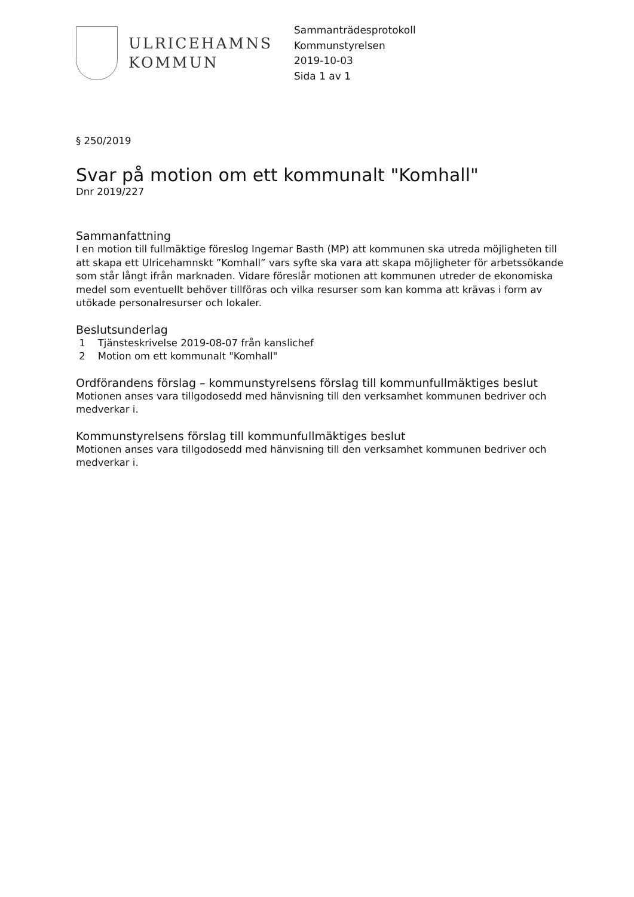ULRICEHAMNS
KOMMUN
Sammanträdesprotokoll
Kommunstyrelsen
2019-10-03
Sida 1 av 1
§ 250/2019
Svar på motion om ett kommunalt "Komhall"
Dnr 2019/227
Sammanfattning
I en motion till fullmäktige föreslog Ingemar Basth (MP) att kommunen ska utreda möjligheten till att skapa ett Ulricehamnskt ”Komhall” vars syfte ska vara att skapa möjligheter för arbetssökande som står långt ifrån marknaden. Vidare föreslår motionen att kommunen utreder de ekonomiska medel som eventuellt behöver tillföras och vilka resurser som kan komma att krävas i form av utökade personalresurser och lokaler.
Beslutsunderlag
1 Tjänsteskrivelse 2019-08-07 från kanslichef
2 Motion om ett kommunalt "Komhall"
Ordförandens förslag – kommunstyrelsens förslag till kommunfullmäktiges beslut
Motionen anses vara tillgodosedd med hänvisning till den verksamhet kommunen bedriver och medverkar i.
Kommunstyrelsens förslag till kommunfullmäktiges beslut
Motionen anses vara tillgodosedd med hänvisning till den verksamhet kommunen bedriver och medverkar i.